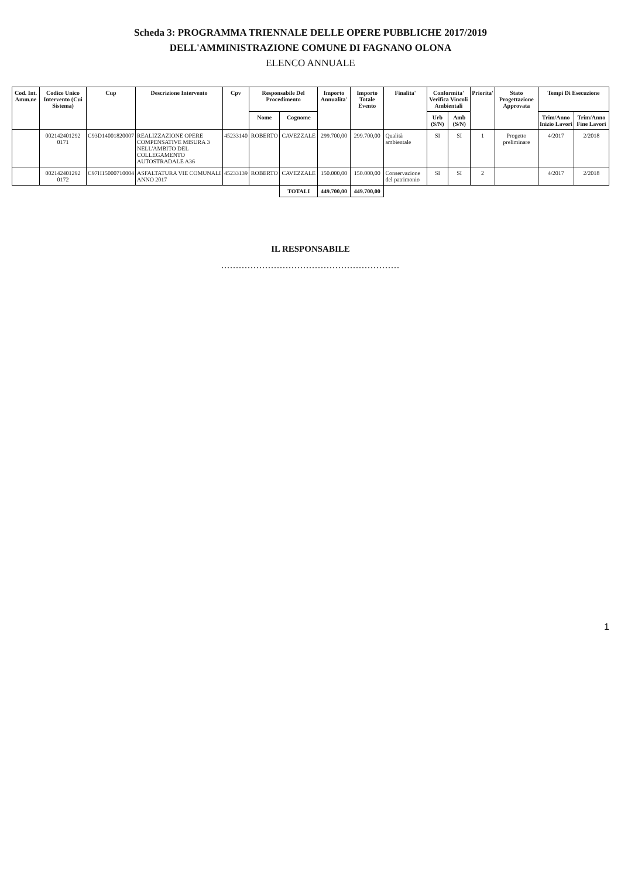Scheda 3: PROGRAMMA TRIENNALE DELLE OPERE PUBBLICHE 2017/2019
DELL'AMMINISTRAZIONE COMUNE DI FAGNANO OLONA
ELENCO ANNUALE
| Cod. Int. Amm.ne | Codice Unico Intervento (Cui Sistema) | Cup | Descrizione Intervento | Cpv | Responsabile Del Procedimento | | Importo Annualita' | Importo Totale Evento | Finalita' | Conformita' Verifica Vincoli Ambientali | | Priorita' | Stato Progettazione Approvata | Tempi Di Esecuzione | |
| --- | --- | --- | --- | --- | --- | --- | --- | --- | --- | --- | --- | --- | --- | --- | --- |
| | | | | | Nome | Cognome | | | | Urb (S/N) | Amb (S/N) | | | Trim/Anno Inizio Lavori | Trim/Anno Fine Lavori |
| | 002142401292 0171 | C93D14001820007 | REALIZZAZIONE OPERE COMPENSATIVE MISURA 3 NELL'AMBITO DEL COLLEGAMENTO AUTOSTRADALE A36 | 45233140 | ROBERTO | CAVEZZALE | 299.700,00 | 299.700,00 | Qualità ambientale | SI | SI | 1 | Progetto preliminare | 4/2017 | 2/2018 |
| | 002142401292 0172 | C97H15000710004 | ASFALTATURA VIE COMUNALI ANNO 2017 | 45233139 | ROBERTO | CAVEZZALE | 150.000,00 | 150.000,00 | Conservazione del patrimonio | SI | SI | 2 | | 4/2017 | 2/2018 |
| | | | | | | TOTALI | 449.700,00 | 449.700,00 | | | | | | | |
IL RESPONSABILE
.............................................................
1